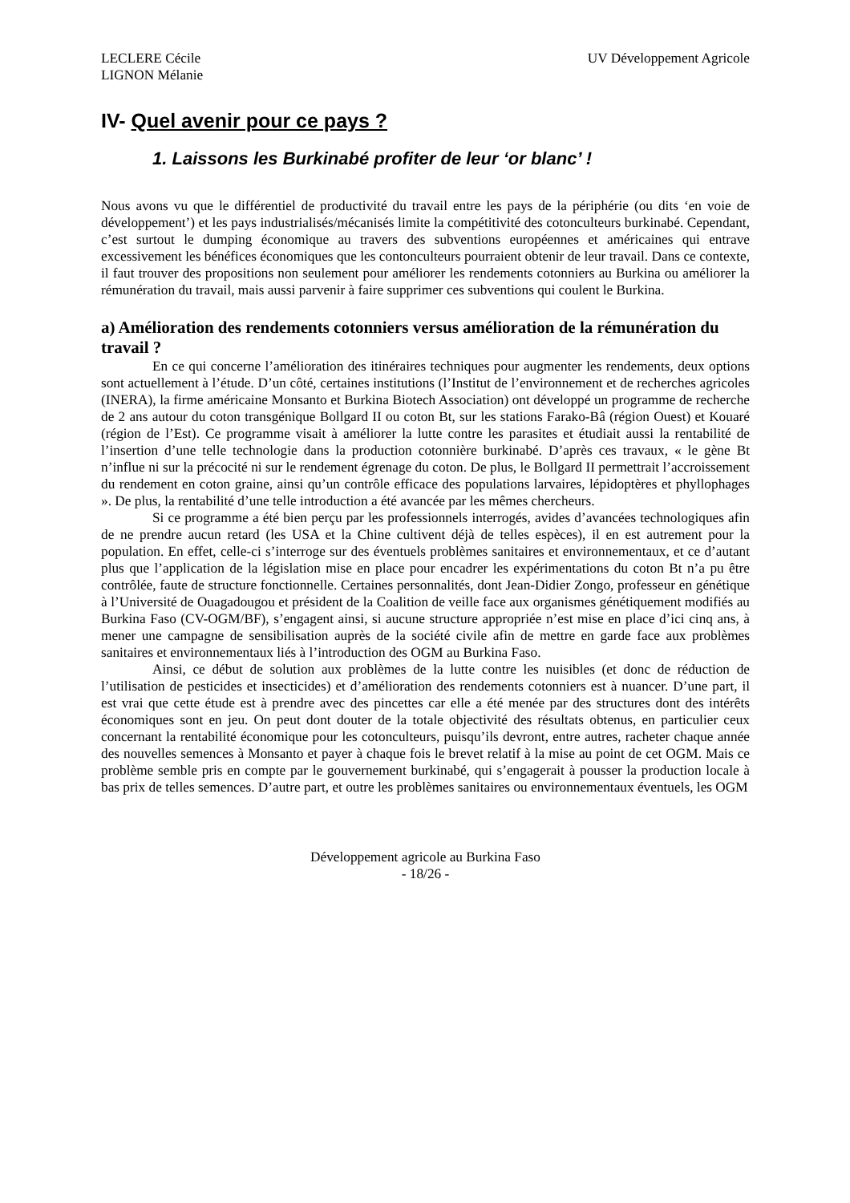LECLERE Cécile
LIGNON Mélanie
UV Développement Agricole
IV- Quel avenir pour ce pays ?
1. Laissons les Burkinabé profiter de leur ‘or blanc’ !
Nous avons vu que le différentiel de productivité du travail entre les pays de la périphérie (ou dits ‘en voie de développement’) et les pays industrialisés/mécanisés limite la compétitivité des cotonculteurs burkinabé. Cependant, c’est surtout le dumping économique au travers des subventions européennes et américaines qui entrave excessivement les bénéfices économiques que les contonculteurs pourraient obtenir de leur travail. Dans ce contexte, il faut trouver des propositions non seulement pour améliorer les rendements cotonniers au Burkina ou améliorer la rémunération du travail, mais aussi parvenir à faire supprimer ces subventions qui coulent le Burkina.
a) Amélioration des rendements cotonniers versus amélioration de la rémunération du travail ?
En ce qui concerne l’amélioration des itinéraires techniques pour augmenter les rendements, deux options sont actuellement à l’étude. D’un côté, certaines institutions (l’Institut de l’environnement et de recherches agricoles (INERA), la firme américaine Monsanto et Burkina Biotech Association) ont développé un programme de recherche de 2 ans autour du coton transgénique Bollgard II ou coton Bt, sur les stations Farako-Bâ (région Ouest) et Kouaré (région de l’Est). Ce programme visait à améliorer la lutte contre les parasites et étudiait aussi la rentabilité de l’insertion d’une telle technologie dans la production cotonnière burkinabé. D’après ces travaux, « le gène Bt n’influe ni sur la précocité ni sur le rendement égrenage du coton. De plus, le Bollgard II permettrait l’accroissement du rendement en coton graine, ainsi qu’un contrôle efficace des populations larvaires, lépidoptères et phyllophages ». De plus, la rentabilité d’une telle introduction a été avancée par les mêmes chercheurs.
Si ce programme a été bien perçu par les professionnels interrogés, avides d’avancées technologiques afin de ne prendre aucun retard (les USA et la Chine cultivent déjà de telles espèces), il en est autrement pour la population. En effet, celle-ci s’interroge sur des éventuels problèmes sanitaires et environnementaux, et ce d’autant plus que l’application de la législation mise en place pour encadrer les expérimentations du coton Bt n’a pu être contrôlée, faute de structure fonctionnelle. Certaines personnalités, dont Jean-Didier Zongo, professeur en génétique à l’Université de Ouagadougou et président de la Coalition de veille face aux organismes génétiquement modifiés au Burkina Faso (CV-OGM/BF), s’engagent ainsi, si aucune structure appropriée n’est mise en place d’ici cinq ans, à mener une campagne de sensibilisation auprès de la société civile afin de mettre en garde face aux problèmes sanitaires et environnementaux liés à l’introduction des OGM au Burkina Faso.
Ainsi, ce début de solution aux problèmes de la lutte contre les nuisibles (et donc de réduction de l’utilisation de pesticides et insecticides) et d’amélioration des rendements cotonniers est à nuancer. D’une part, il est vrai que cette étude est à prendre avec des pincettes car elle a été menée par des structures dont des intérêts économiques sont en jeu. On peut dont douter de la totale objectivité des résultats obtenus, en particulier ceux concernant la rentabilité économique pour les cotonculteurs, puisqu’ils devront, entre autres, racheter chaque année des nouvelles semences à Monsanto et payer à chaque fois le brevet relatif à la mise au point de cet OGM. Mais ce problème semble pris en compte par le gouvernement burkinabé, qui s’engagerait à pousser la production locale à bas prix de telles semences. D’autre part, et outre les problèmes sanitaires ou environnementaux éventuels, les OGM
Développement agricole au Burkina Faso
- 18/26 -